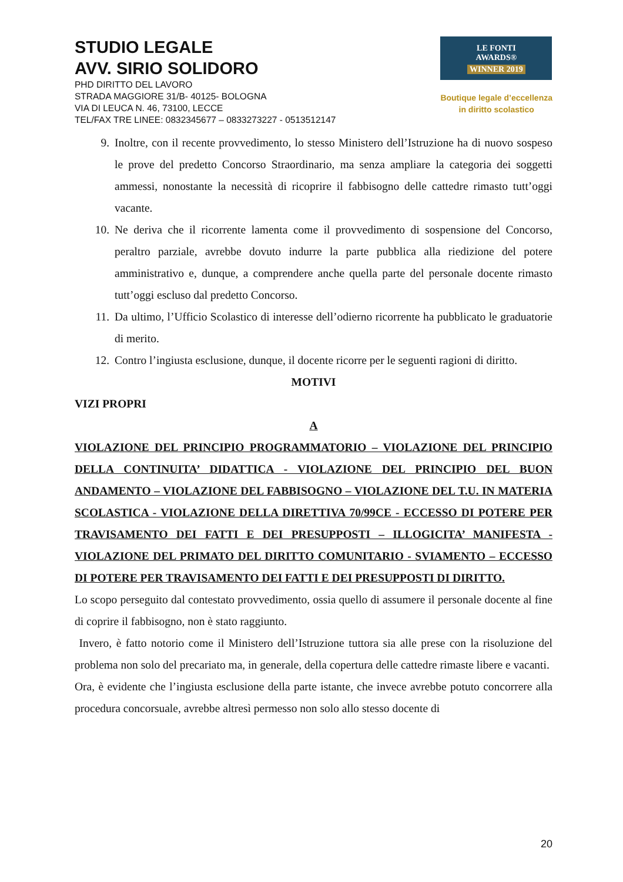STUDIO LEGALE
AVV. SIRIO SOLIDORO
PHD DIRITTO DEL LAVORO
STRADA MAGGIORE 31/B- 40125- BOLOGNA
VIA DI LEUCA N. 46, 73100, LECCE
TEL/FAX TRE LINEE: 0832345677 – 0833273227 - 0513512147
LE FONTI
AWARDS®
WINNER 2019
Boutique legale d’eccellenza
in diritto scolastico
9. Inoltre, con il recente provvedimento, lo stesso Ministero dell’Istruzione ha di nuovo sospeso le prove del predetto Concorso Straordinario, ma senza ampliare la categoria dei soggetti ammessi, nonostante la necessità di ricoprire il fabbisogno delle cattedre rimasto tutt’oggi vacante.
10. Ne deriva che il ricorrente lamenta come il provvedimento di sospensione del Concorso, peraltro parziale, avrebbe dovuto indurre la parte pubblica alla riedizione del potere amministrativo e, dunque, a comprendere anche quella parte del personale docente rimasto tutt’oggi escluso dal predetto Concorso.
11. Da ultimo, l’Ufficio Scolastico di interesse dell’odierno ricorrente ha pubblicato le graduatorie di merito.
12. Contro l’ingiusta esclusione, dunque, il docente ricorre per le seguenti ragioni di diritto.
MOTIVI
VIZI PROPRI
A
VIOLAZIONE DEL PRINCIPIO PROGRAMMATORIO – VIOLAZIONE DEL PRINCIPIO DELLA CONTINUITA’ DIDATTICA - VIOLAZIONE DEL PRINCIPIO DEL BUON ANDAMENTO – VIOLAZIONE DEL FABBISOGNO – VIOLAZIONE DEL T.U. IN MATERIA SCOLASTICA - VIOLAZIONE DELLA DIRETTIVA 70/99CE - ECCESSO DI POTERE PER TRAVISAMENTO DEI FATTI E DEI PRESUPPOSTI – ILLOGICITA’ MANIFESTA - VIOLAZIONE DEL PRIMATO DEL DIRITTO COMUNITARIO - SVIAMENTO – ECCESSO DI POTERE PER TRAVISAMENTO DEI FATTI E DEI PRESUPPOSTI DI DIRITTO.
Lo scopo perseguito dal contestato provvedimento, ossia quello di assumere il personale docente al fine di coprire il fabbisogno, non è stato raggiunto.
Invero, è fatto notorio come il Ministero dell’Istruzione tuttora sia alle prese con la risoluzione del problema non solo del precariato ma, in generale, della copertura delle cattedre rimaste libere e vacanti.
Ora, è evidente che l’ingiusta esclusione della parte istante, che invece avrebbe potuto concorrere alla procedura concorsuale, avrebbe altresì permesso non solo allo stesso docente di
20